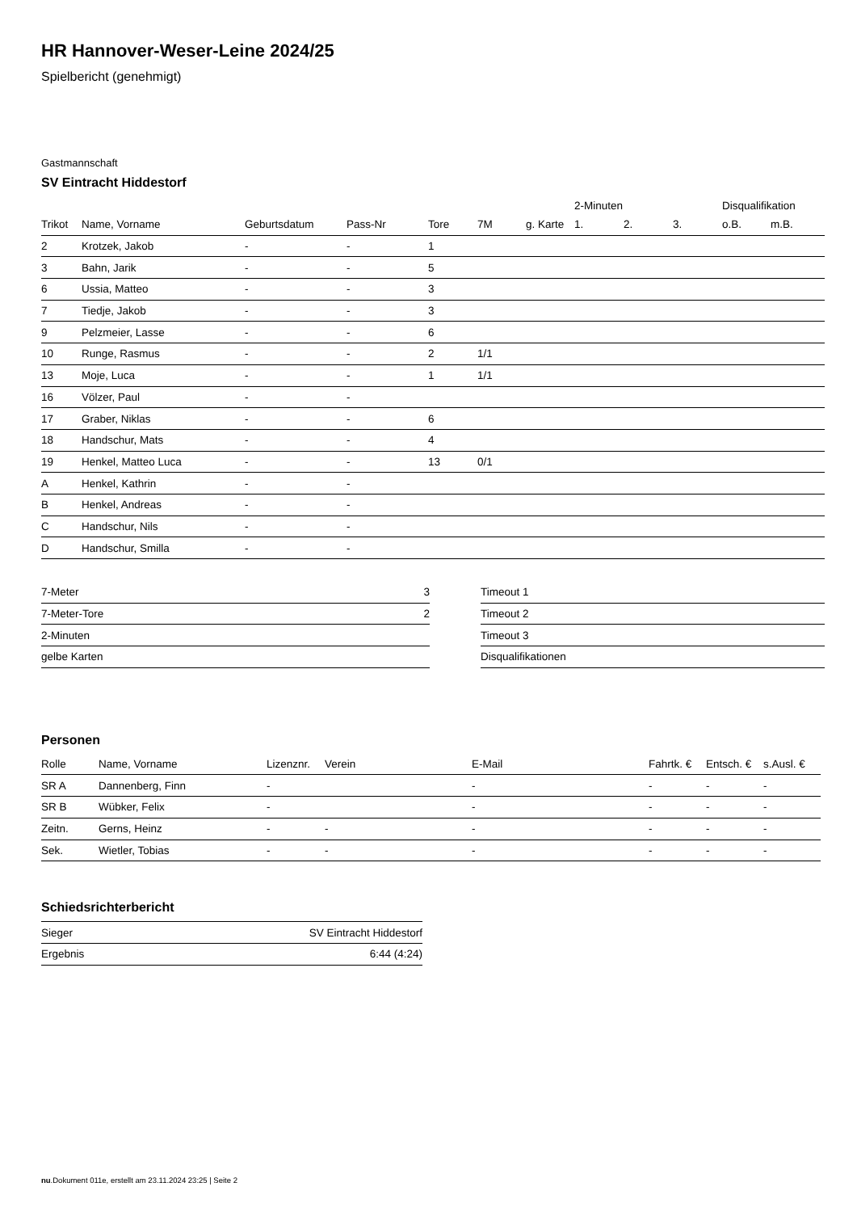HR Hannover-Weser-Leine 2024/25
Spielbericht (genehmigt)
Gastmannschaft
SV Eintracht Hiddestorf
| | | | | | | | 2-Minuten | | | Disqualifikation | |
| --- | --- | --- | --- | --- | --- | --- | --- | --- | --- | --- | --- |
| Trikot | Name, Vorname | Geburtsdatum | Pass-Nr | Tore | 7M | g. Karte | 1. | 2. | 3. | o.B. | m.B. |
| 2 | Krotzek, Jakob | - | - | 1 | | | | | | | |
| 3 | Bahn, Jarik | - | - | 5 | | | | | | | |
| 6 | Ussia, Matteo | - | - | 3 | | | | | | | |
| 7 | Tiedje, Jakob | - | - | 3 | | | | | | | |
| 9 | Pelzmeier, Lasse | - | - | 6 | | | | | | | |
| 10 | Runge, Rasmus | - | - | 2 | 1/1 | | | | | | |
| 13 | Moje, Luca | - | - | 1 | 1/1 | | | | | | |
| 16 | Völzer, Paul | - | - | | | | | | | | |
| 17 | Graber, Niklas | - | - | 6 | | | | | | | |
| 18 | Handschur, Mats | - | - | 4 | | | | | | | |
| 19 | Henkel, Matteo Luca | - | - | 13 | 0/1 | | | | | | |
| A | Henkel, Kathrin | - | - | | | | | | | | |
| B | Henkel, Andreas | - | - | | | | | | | | |
| C | Handschur, Nils | - | - | | | | | | | | |
| D | Handschur, Smilla | - | - | | | | | | | | |
| 7-Meter | 3 |
| 7-Meter-Tore | 2 |
| 2-Minuten | |
| gelbe Karten | |
| Timeout 1 |
| Timeout 2 |
| Timeout 3 |
| Disqualifikationen |
Personen
| Rolle | Name, Vorname | Lizenznr. | Verein | E-Mail | Fahrtk. € | Entsch. € | s.Ausl. € |
| --- | --- | --- | --- | --- | --- | --- | --- |
| SR A | Dannenberg, Finn | - | | - | - | - | - |
| SR B | Wübker, Felix | - | | - | - | - | - |
| Zeitn. | Gerns, Heinz | - | - | - | - | - | - |
| Sek. | Wietler, Tobias | - | - | - | - | - | - |
Schiedsrichterbericht
| Sieger | SV Eintracht Hiddestorf |
| Ergebnis | 6:44 (4:24) |
nu.Dokument 011e, erstellt am 23.11.2024 23:25 | Seite 2